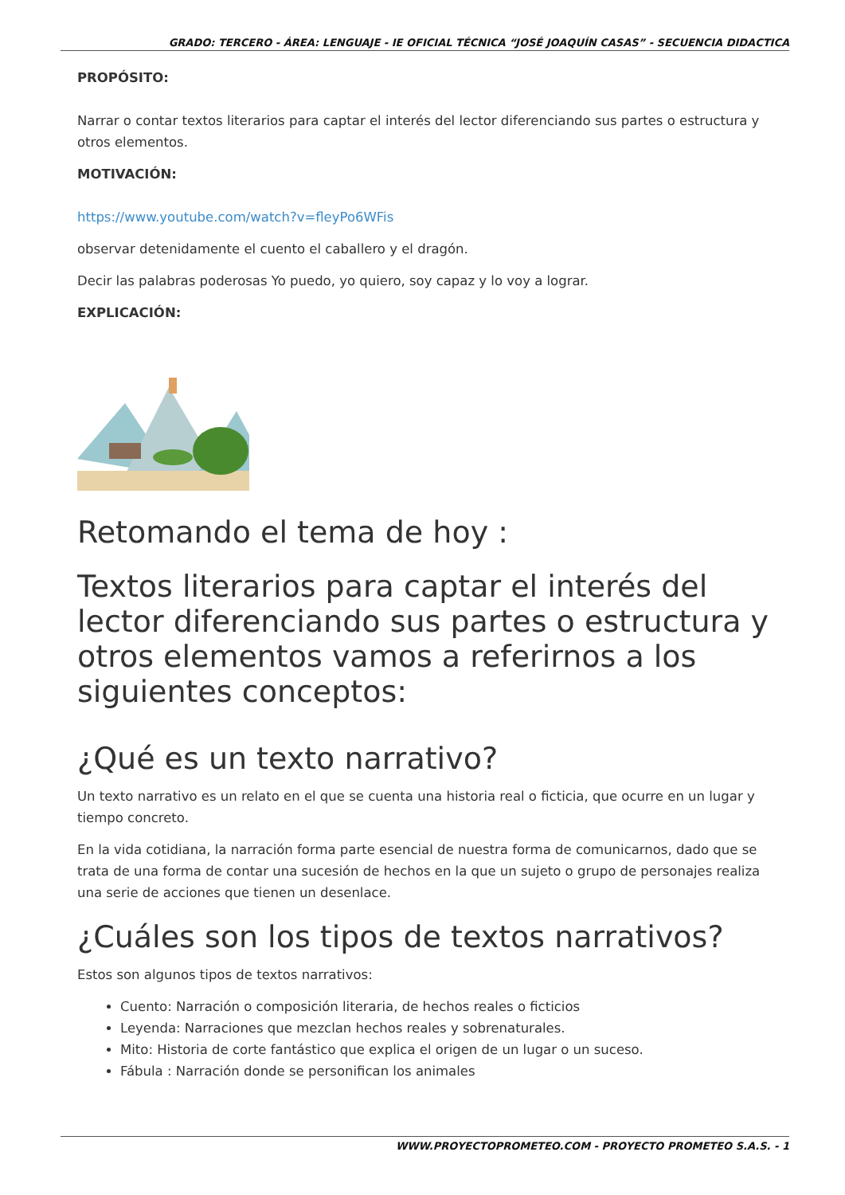GRADO: TERCERO - ÁREA: LENGUAJE - IE OFICIAL TÉCNICA “JOSÉ JOAQUÍN CASAS” - SECUENCIA DIDACTICA
PROPÓSITO:
Narrar o contar textos literarios para captar el interés del lector diferenciando sus partes o estructura y otros elementos.
MOTIVACIÓN:
https://www.youtube.com/watch?v=fleyPo6WFis
observar detenidamente el cuento el caballero y el dragón.
Decir las palabras poderosas Yo puedo, yo quiero, soy capaz y lo voy a lograr.
EXPLICACIÓN:
Retomando el tema de hoy :
Textos literarios para captar el interés del lector diferenciando sus partes o estructura y otros elementos vamos a referirnos a los siguientes conceptos:
¿Qué es un texto narrativo?
Un texto narrativo es un relato en el que se cuenta una historia real o ficticia, que ocurre en un lugar y tiempo concreto.
En la vida cotidiana, la narración forma parte esencial de nuestra forma de comunicarnos, dado que se trata de una forma de contar una sucesión de hechos en la que un sujeto o grupo de personajes realiza una serie de acciones que tienen un desenlace.
¿Cuáles son los tipos de textos narrativos?
Estos son algunos tipos de textos narrativos:
Cuento: Narración o composición literaria, de hechos reales o ficticios
Leyenda: Narraciones que mezclan hechos reales y sobrenaturales.
Mito: Historia de corte fantástico que explica el origen de un lugar o un suceso.
Fábula : Narración donde se personifican los animales
WWW.PROYECTOPROMETEO.COM - PROYECTO PROMETEO S.A.S. - 1